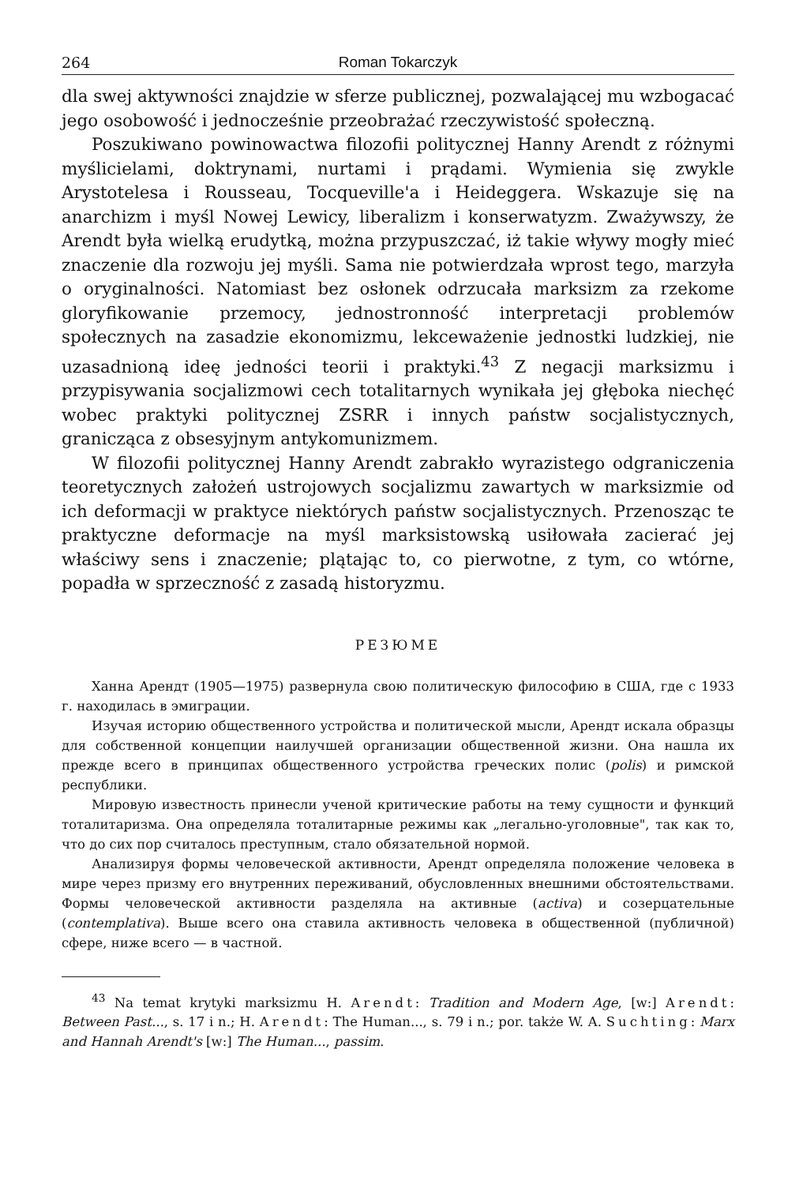264 Roman Tokarczyk
dla swej aktywności znajdzie w sferze publicznej, pozwalającej mu wzbogacać jego osobowość i jednocześnie przeobrażać rzeczywistość społeczną.
Poszukiwano powinowactwa filozofii politycznej Hanny Arendt z różnymi myślicielami, doktrynami, nurtami i prądami. Wymienia się zwykle Arystotelesa i Rousseau, Tocqueville'a i Heideggera. Wskazuje się na anarchizm i myśl Nowej Lewicy, liberalizm i konserwatyzm. Zważywszy, że Arendt była wielką erudytką, można przypuszczać, iż takie wływy mogły mieć znaczenie dla rozwoju jej myśli. Sama nie potwierdzała wprost tego, marzyła o oryginalności. Natomiast bez osłonek odrzucała marksizm za rzekome gloryfikowanie przemocy, jednostronność interpretacji problemów społecznych na zasadzie ekonomizmu, lekceważenie jednostki ludzkiej, nie uzasadnioną ideę jedności teorii i praktyki.<sup>43</sup> Z negacji marksizmu i przypisywania socjalizmowi cech totalitarnych wynikała jej głęboka niechęć wobec praktyki politycznej ZSRR i innych państw socjalistycznych, granicząca z obsesyjnym antykomunizmem.
W filozofii politycznej Hanny Arendt zabrakło wyrazistego odgraniczenia teoretycznych założeń ustrojowych socjalizmu zawartych w marksizmie od ich deformacji w praktyce niektórych państw socjalistycznych. Przenosząc te praktyczne deformacje na myśl marksistowską usiłowała zacierać jej właściwy sens i znaczenie; plątając to, co pierwotne, z tym, co wtórne, popadła w sprzeczność z zasadą historyzmu.
РЕЗЮМЕ
Ханна Арендт (1905—1975) развернула свою политическую философию в США, где с 1933 г. находилась в эмиграции.
Изучая историю общественного устройства и политической мысли, Арендт искала образцы для собственной концепции наилучшей организации общественной жизни. Она нашла их прежде всего в принципах общественного устройства греческих полис (polis) и римской республики.
Мировую известность принесли ученой критические работы на тему сущности и функций тоталитаризма. Она определяла тоталитарные режимы как „легально-уголовные", так как то, что до сих пор считалось преступным, стало обязательной нормой.
Анализируя формы человеческой активности, Арендт определяла положение человека в мире через призму его внутренних переживаний, обусловленных внешними обстоятельствами. Формы человеческой активности разделяла на активные (activa) и созерцательные (contemplativa). Выше всего она ставила активность человека в общественной (публичной) сфере, ниже всего — в частной.
<sup>43</sup> Na temat krytyki marksizmu H. Arendt: Tradition and Modern Age, [w:] Arendt: Between Past..., s. 17 i n.; H. Arendt: The Human..., s. 79 i n.; por. także W. A. Suchting: Marx and Hannah Arendt's [w:] The Human..., passim.